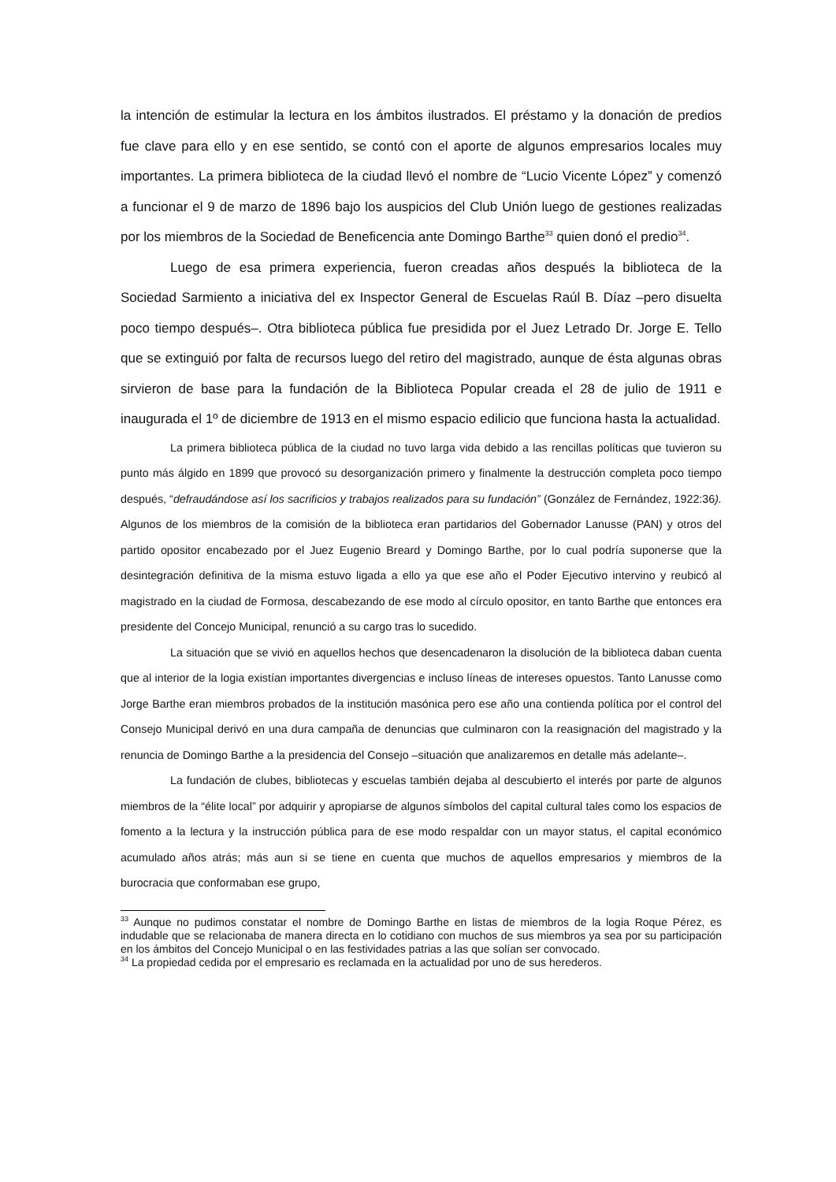la intención de estimular la lectura en los ámbitos ilustrados. El préstamo y la donación de predios fue clave para ello y en ese sentido, se contó con el aporte de algunos empresarios locales muy importantes. La primera biblioteca de la ciudad llevó el nombre de “Lucio Vicente López” y comenzó a funcionar el 9 de marzo de 1896 bajo los auspicios del Club Unión luego de gestiones realizadas por los miembros de la Sociedad de Beneficencia ante Domingo Barthe<sup>33</sup> quien donó el predio<sup>34</sup>.
Luego de esa primera experiencia, fueron creadas años después la biblioteca de la Sociedad Sarmiento a iniciativa del ex Inspector General de Escuelas Raúl B. Díaz –pero disuelta poco tiempo después–. Otra biblioteca pública fue presidida por el Juez Letrado Dr. Jorge E. Tello que se extinguió por falta de recursos luego del retiro del magistrado, aunque de ésta algunas obras sirvieron de base para la fundación de la Biblioteca Popular creada el 28 de julio de 1911 e inaugurada el 1º de diciembre de 1913 en el mismo espacio edilicio que funciona hasta la actualidad.
La primera biblioteca pública de la ciudad no tuvo larga vida debido a las rencillas políticas que tuvieron su punto más álgido en 1899 que provocó su desorganización primero y finalmente la destrucción completa poco tiempo después, “defraudándose así los sacrificios y trabajos realizados para su fundación” (González de Fernández, 1922:36). Algunos de los miembros de la comisión de la biblioteca eran partidarios del Gobernador Lanusse (PAN) y otros del partido opositor encabezado por el Juez Eugenio Breard y Domingo Barthe, por lo cual podría suponerse que la desintegración definitiva de la misma estuvo ligada a ello ya que ese año el Poder Ejecutivo intervino y reubicó al magistrado en la ciudad de Formosa, descabezando de ese modo al círculo opositor, en tanto Barthe que entonces era presidente del Concejo Municipal, renunció a su cargo tras lo sucedido.
La situación que se vivió en aquellos hechos que desencadenaron la disolución de la biblioteca daban cuenta que al interior de la logia existían importantes divergencias e incluso líneas de intereses opuestos. Tanto Lanusse como Jorge Barthe eran miembros probados de la institución masónica pero ese año una contienda política por el control del Consejo Municipal derivó en una dura campaña de denuncias que culminaron con la reasignación del magistrado y la renuncia de Domingo Barthe a la presidencia del Consejo –situación que analizaremos en detalle más adelante–.
La fundación de clubes, bibliotecas y escuelas también dejaba al descubierto el interés por parte de algunos miembros de la “élite local” por adquirir y apropiarse de algunos símbolos del capital cultural tales como los espacios de fomento a la lectura y la instrucción pública para de ese modo respaldar con un mayor status, el capital económico acumulado años atrás; más aun si se tiene en cuenta que muchos de aquellos empresarios y miembros de la burocracia que conformaban ese grupo,
<sup>33</sup> Aunque no pudimos constatar el nombre de Domingo Barthe en listas de miembros de la logia Roque Pérez, es indudable que se relacionaba de manera directa en lo cotidiano con muchos de sus miembros ya sea por su participación en los ámbitos del Concejo Municipal o en las festividades patrias a las que solían ser convocado.
<sup>34</sup> La propiedad cedida por el empresario es reclamada en la actualidad por uno de sus herederos.